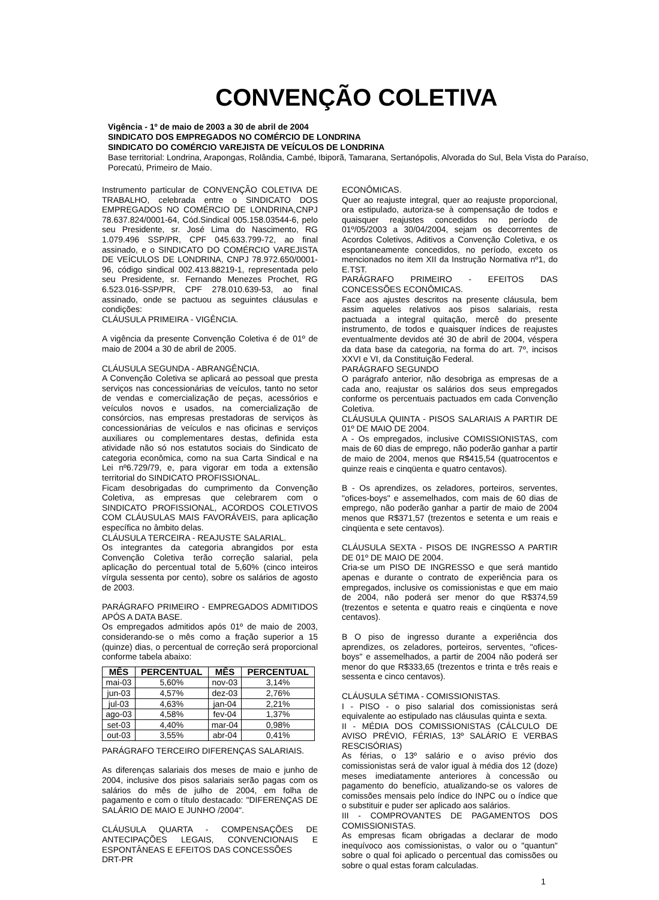CONVENÇÃO COLETIVA
Vigência - 1º de maio de 2003 a 30 de abril de 2004
SINDICATO DOS EMPREGADOS NO COMÉRCIO DE LONDRINA
SINDICATO DO COMÉRCIO VAREJISTA DE VEÍCULOS DE LONDRINA
Base territorial: Londrina, Arapongas, Rolândia, Cambé, Ibiporã, Tamarana, Sertanópolis, Alvorada do Sul, Bela Vista do Paraíso, Porecatú, Primeiro de Maio.
Instrumento particular de CONVENÇÃO COLETIVA DE TRABALHO, celebrada entre o SINDICATO DOS EMPREGADOS NO COMÉRCIO DE LONDRINA,CNPJ 78.637.824/0001-64, Cód.Sindical 005.158.03544-6, pelo seu Presidente, sr. José Lima do Nascimento, RG 1.079.496 SSP/PR, CPF 045.633.799-72, ao final assinado, e o SINDICATO DO COMÉRCIO VAREJISTA DE VEÍCULOS DE LONDRINA, CNPJ 78.972.650/0001-96, código sindical 002.413.88219-1, representada pelo seu Presidente, sr. Fernando Menezes Prochet, RG 6.523.016-SSP/PR, CPF 278.010.639-53, ao final assinado, onde se pactuou as seguintes cláusulas e condições:
CLÁUSULA PRIMEIRA - VIGÊNCIA.
A vigência da presente Convenção Coletiva é de 01º de maio de 2004 a 30 de abril de 2005.
CLÁUSULA SEGUNDA - ABRANGÊNCIA.
A Convenção Coletiva se aplicará ao pessoal que presta serviços nas concessionárias de veículos, tanto no setor de vendas e comercialização de peças, acessórios e veículos novos e usados, na comercialização de consórcios, nas empresas prestadoras de serviços às concessionárias de veículos e nas oficinas e serviços auxiliares ou complementares destas, definida esta atividade não só nos estatutos sociais do Sindicato de categoria econômica, como na sua Carta Sindical e na Lei nº6.729/79, e, para vigorar em toda a extensão territorial do SINDICATO PROFISSIONAL.
Ficam desobrigadas do cumprimento da Convenção Coletiva, as empresas que celebrarem com o SINDICATO PROFISSIONAL, ACORDOS COLETIVOS COM CLÁUSULAS MAIS FAVORÁVEIS, para aplicação específica no âmbito delas.
CLÁUSULA TERCEIRA - REAJUSTE SALARIAL.
Os integrantes da categoria abrangidos por esta Convenção Coletiva terão correção salarial, pela aplicação do percentual total de 5,60% (cinco inteiros vírgula sessenta por cento), sobre os salários de agosto de 2003.
PARÁGRAFO PRIMEIRO - EMPREGADOS ADMITIDOS APÓS A DATA BASE.
Os empregados admitidos após 01º de maio de 2003, considerando-se o mês como a fração superior a 15 (quinze) dias, o percentual de correção será proporcional conforme tabela abaixo:
| MÊS | PERCENTUAL | MÊS | PERCENTUAL |
| --- | --- | --- | --- |
| mai-03 | 5,60% | nov-03 | 3,14% |
| jun-03 | 4,57% | dez-03 | 2,76% |
| jul-03 | 4,63% | jan-04 | 2,21% |
| ago-03 | 4,58% | fev-04 | 1,37% |
| set-03 | 4,40% | mar-04 | 0,98% |
| out-03 | 3,55% | abr-04 | 0,41% |
PARÁGRAFO TERCEIRO DIFERENÇAS SALARIAIS.
As diferenças salariais dos meses de maio e junho de 2004, inclusive dos pisos salariais serão pagas com os salários do mês de julho de 2004, em folha de pagamento e com o título destacado: "DIFERENÇAS DE SALÁRIO DE MAIO E JUNHO /2004".
CLÁUSULA QUARTA - COMPENSAÇÕES DE ANTECIPAÇÕES LEGAIS, CONVENCIONAIS E ESPONTÂNEAS E EFEITOS DAS CONCESSÕES
DRT-PR
ECONÔMICAS.
Quer ao reajuste integral, quer ao reajuste proporcional, ora estipulado, autoriza-se à compensação de todos e quaisquer reajustes concedidos no período de 01º/05/2003 a 30/04/2004, sejam os decorrentes de Acordos Coletivos, Aditivos a Convenção Coletiva, e os espontaneamente concedidos, no período, exceto os mencionados no item XII da Instrução Normativa nº1, do E.TST.
PARÁGRAFO PRIMEIRO - EFEITOS DAS CONCESSÕES ECONÔMICAS.
Face aos ajustes descritos na presente cláusula, bem assim aqueles relativos aos pisos salariais, resta pactuada a integral quitação, mercê do presente instrumento, de todos e quaisquer índices de reajustes eventualmente devidos até 30 de abril de 2004, véspera da data base da categoria, na forma do art. 7º, incisos XXVI e VI, da Constituição Federal.
PARÁGRAFO SEGUNDO
O parágrafo anterior, não desobriga as empresas de a cada ano, reajustar os salários dos seus empregados conforme os percentuais pactuados em cada Convenção Coletiva.
CLÁUSULA QUINTA - PISOS SALARIAIS A PARTIR DE 01º DE MAIO DE 2004.
A - Os empregados, inclusive COMISSIONISTAS, com mais de 60 dias de emprego, não poderão ganhar a partir de maio de 2004, menos que R$415,54 (quatrocentos e quinze reais e cinqüenta e quatro centavos).
B - Os aprendizes, os zeladores, porteiros, serventes, "ofices-boys" e assemelhados, com mais de 60 dias de emprego, não poderão ganhar a partir de maio de 2004 menos que R$371,57 (trezentos e setenta e um reais e cinqüenta e sete centavos).
CLÁUSULA SEXTA - PISOS DE INGRESSO A PARTIR DE 01º DE MAIO DE 2004.
Cria-se um PISO DE INGRESSO e que será mantido apenas e durante o contrato de experiência para os empregados, inclusive os comissionistas e que em maio de 2004, não poderá ser menor do que R$374,59 (trezentos e setenta e quatro reais e cinqüenta e nove centavos).
B O piso de ingresso durante a experiência dos aprendizes, os zeladores, porteiros, serventes, "ofices-boys" e assemelhados, a partir de 2004 não poderá ser menor do que R$333,65 (trezentos e trinta e três reais e sessenta e cinco centavos).
CLÁUSULA SÉTIMA - COMISSIONISTAS.
I - PISO - o piso salarial dos comissionistas será equivalente ao estipulado nas cláusulas quinta e sexta.
II - MÉDIA DOS COMISSIONISTAS (CÁLCULO DE AVISO PRÉVIO, FÉRIAS, 13º SALÁRIO E VERBAS RESCISÓRIAS)
As férias, o 13º salário e o aviso prévio dos comissionistas será de valor igual à média dos 12 (doze) meses imediatamente anteriores à concessão ou pagamento do benefício, atualizando-se os valores de comissões mensais pelo índice do INPC ou o índice que o substituir e puder ser aplicado aos salários.
III - COMPROVANTES DE PAGAMENTOS DOS COMISSIONISTAS.
As empresas ficam obrigadas a declarar de modo inequívoco aos comissionistas, o valor ou o "quantun" sobre o qual foi aplicado o percentual das comissões ou sobre o qual estas foram calculadas.
1